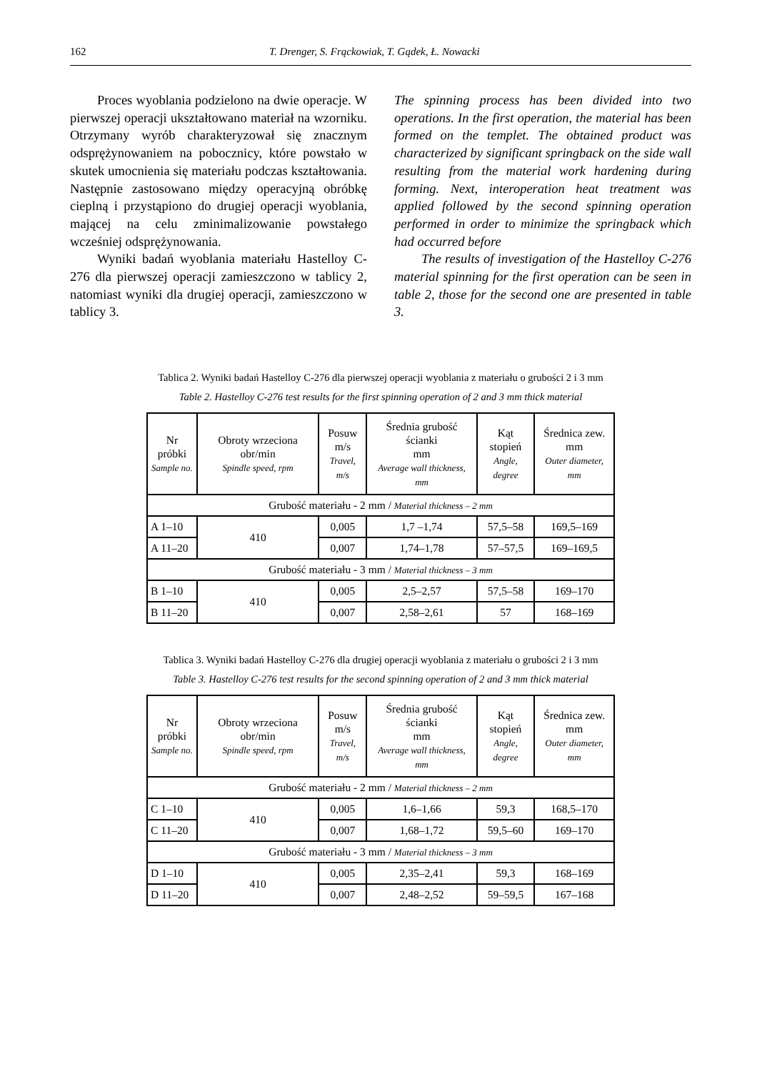162 T. Drenger, S. Frąckowiak, T. Gądek, Ł. Nowacki
Proces wyoblania podzielono na dwie operacje. W pierwszej operacji ukształtowano materiał na wzorniku. Otrzymany wyrób charakteryzował się znacznym odsprężynowaniem na pobocznicy, które powstało w skutek umocnienia się materiału podczas kształtowania. Następnie zastosowano między operacyjną obróbkę cieplną i przystąpiono do drugiej operacji wyoblania, mającej na celu zminimalizowanie powstałego wcześniej odsprężynowania.
Wyniki badań wyoblania materiału Hastelloy C-276 dla pierwszej operacji zamieszczono w tablicy 2, natomiast wyniki dla drugiej operacji, zamieszczono w tablicy 3.
The spinning process has been divided into two operations. In the first operation, the material has been formed on the templet. The obtained product was characterized by significant springback on the side wall resulting from the material work hardening during forming. Next, interoperation heat treatment was applied followed by the second spinning operation performed in order to minimize the springback which had occurred before
The results of investigation of the Hastelloy C-276 material spinning for the first operation can be seen in table 2, those for the second one are presented in table 3.
Tablica 2. Wyniki badań Hastelloy C-276 dla pierwszej operacji wyoblania z materiału o grubości 2 i 3 mm
Table 2. Hastelloy C-276 test results for the first spinning operation of 2 and 3 mm thick material
| Nr próbki Sample no. | Obroty wrzeciona obr/min Spindle speed, rpm | Posuw m/s Travel, m/s | Średnia grubość ścianki mm Average wall thickness, mm | Kąt stopień Angle, degree | Średnica zew. mm Outer diameter, mm |
| --- | --- | --- | --- | --- | --- |
| Grubość materiału - 2 mm / Material thickness – 2 mm | | | | | |
| A 1–10 | 410 | 0,005 | 1,7 –1,74 | 57,5–58 | 169,5–169 |
| A 11–20 | | 0,007 | 1,74–1,78 | 57–57,5 | 169–169,5 |
| Grubość materiału - 3 mm / Material thickness – 3 mm | | | | | |
| B 1–10 | 410 | 0,005 | 2,5–2,57 | 57,5–58 | 169–170 |
| B 11–20 | | 0,007 | 2,58–2,61 | 57 | 168–169 |
Tablica 3. Wyniki badań Hastelloy C-276 dla drugiej operacji wyoblania z materiału o grubości 2 i 3 mm
Table 3. Hastelloy C-276 test results for the second spinning operation of 2 and 3 mm thick material
| Nr próbki Sample no. | Obroty wrzeciona obr/min Spindle speed, rpm | Posuw m/s Travel, m/s | Średnia grubość ścianki mm Average wall thickness, mm | Kąt stopień Angle, degree | Średnica zew. mm Outer diameter, mm |
| --- | --- | --- | --- | --- | --- |
| Grubość materiału - 2 mm / Material thickness – 2 mm | | | | | |
| C 1–10 | 410 | 0,005 | 1,6–1,66 | 59,3 | 168,5–170 |
| C 11–20 | | 0,007 | 1,68–1,72 | 59,5–60 | 169–170 |
| Grubość materiału - 3 mm / Material thickness – 3 mm | | | | | |
| D 1–10 | 410 | 0,005 | 2,35–2,41 | 59,3 | 168–169 |
| D 11–20 | | 0,007 | 2,48–2,52 | 59–59,5 | 167–168 |